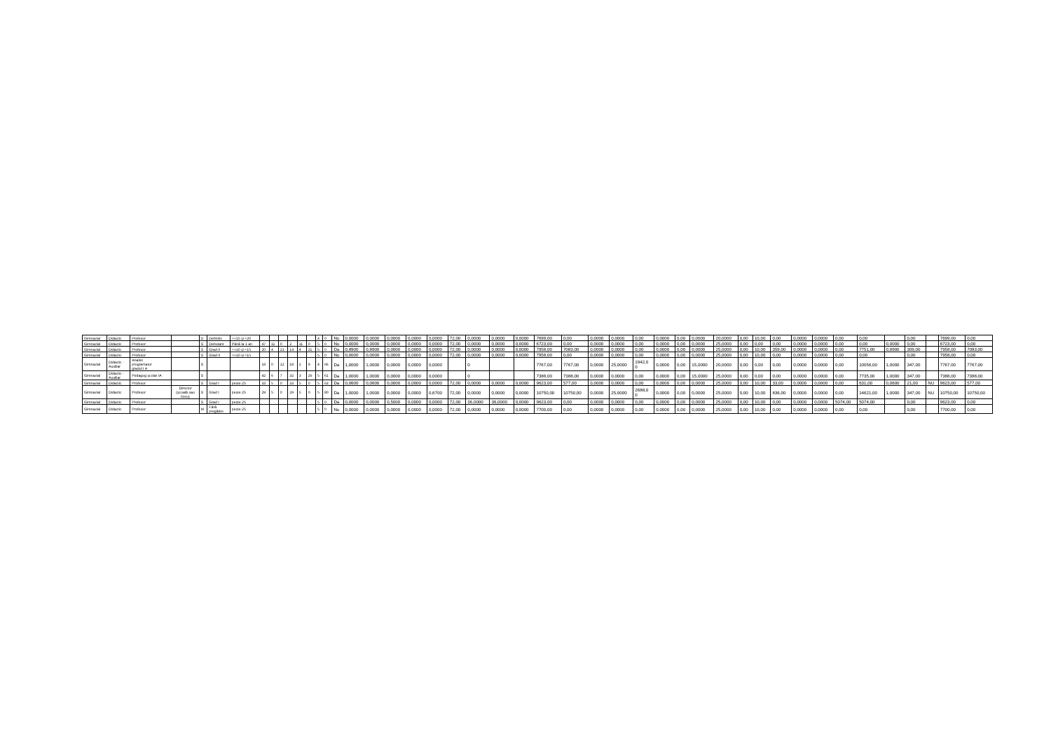| Gimnazial | Didactic | Profesor | | S | Definitiv | >=15 și <20 | | | | | | | 4 | 0 | Nu | 0,0000 | 0,0000 | 0,0000 | 0,0000 | 0,0000 | 72,00 | 0,0000 | 0,0000 | 0,0000 | 7699,00 | 0,00 | 0,0000 | 0,0000 | 0,00 | 0,0000 | 0,00 | 0,0000 | 20,0000 | 0,00 | 10,00 | 0,00 | 0,0000 | 0,0000 | 0,00 | 0,00 | | 0,00 | | 7699,00 | 0,00 |
| Gimnazial | Didactic | Profesor | | S | Debutant | Până la 1 an | 47 | 11 | 0 | 2 | 11 | 0 | 5 | 0 | Nu | 0,0000 | 0,0000 | 0,0000 | 0,0000 | 0,0000 | 72,00 | 0,0000 | 0,0000 | 0,0000 | 6723,00 | 0,00 | 0,0000 | 0,0000 | 0,00 | 0,0000 | 0,00 | 0,0000 | 25,0000 | 0,00 | 0,00 | 0,00 | 0,0000 | 0,0000 | 0,00 | 0,00 | 0,0000 | 0,00 | | 6723,00 | 0,00 |
| Gimnazial | Didactic | Profesor | | S | Grad II | >=10 și <15 | 20 | 4 | 21 | 14 | 4 | 21 | 5 | 0 | Da | 0,8900 | 0,8900 | 0,0000 | 0,0000 | 0,0000 | 72,00 | 0,0000 | 0,0000 | 0,0000 | 7958,00 | 7083,00 | 0,0000 | 0,0000 | 0,00 | 0,0000 | 0,00 | 0,0000 | 25,0000 | 0,00 | 10,00 | 359,00 | 0,0000 | 0,0000 | 0,00 | 7751,00 | 0,8900 | 309,00 | | 7958,00 | 7083,00 |
| Gimnazial | Didactic | Profesor | | S | Grad II | >=10 și <15 | | | | | | | 5 | 0 | Nu | 0,0000 | 0,0000 | 0,0000 | 0,0000 | 0,0000 | 72,00 | 0,0000 | 0,0000 | 0,0000 | 7958,00 | 0,00 | 0,0000 | 0,0000 | 0,00 | 0,0000 | 0,00 | 0,0000 | 25,0000 | 0,00 | 10,00 | 0,00 | 0,0000 | 0,0000 | 0,00 | 0,00 | | 0,00 | | 7958,00 | 0,00 |
| Gimnazial | Didactic - Auxiliar | Analist programator gradul I A | | S | | | 19 | 0 | 12 | 18 | 2 | 9 | 4 | 66 | Da | 1,0000 | 1,0000 | 0,0000 | 0,0000 | 0,0000 | | 0 | | | 7767,00 | 7767,00 | 0,0000 | 25,0000 | 1942,0 0 | 0,0000 | 0,00 | 15,0000 | 20,0000 | 0,00 | 0,00 | 0,00 | 0,0000 | 0,0000 | 0,00 | 10056,00 | 1,0000 | 347,00 | | 7767,00 | 7767,00 |
| Gimnazial | Didactic - Auxiliar | Pedagog școlar IA | | S | | | 42 | 6 | 7 | 32 | 3 | 26 | 5 | 61 | Da | 1,0000 | 1,0000 | 0,0000 | 0,0000 | 0,0000 | | 0 | | | 7388,00 | 7388,00 | 0,0000 | 0,0000 | 0,00 | 0,0000 | 0,00 | 15,0000 | 25,0000 | 0,00 | 0,00 | 0,00 | 0,0000 | 0,0000 | 0,00 | 7735,00 | 1,0000 | 347,00 | | 7388,00 | 7388,00 |
| Gimnazial | Didactic | Profesor | | S | Grad I | peste 25 | 33 | 5 | 0 | 33 | 5 | 0 | 5 | 63 | Da | 0,0600 | 0,0600 | 0,0000 | 0,0000 | 0,0000 | 72,00 | 0,0000 | 0,0000 | 0,0000 | 9623,00 | 577,00 | 0,0000 | 0,0000 | 0,00 | 0,0000 | 0,00 | 0,0000 | 25,0000 | 0,00 | 10,00 | 33,00 | 0,0000 | 0,0000 | 0,00 | 631,00 | 0,0600 | 21,00 | NU | 9623,00 | 577,00 |
| Gimnazial | Didactic | Profesor | Director (școală sau liceu) | S | Grad I | peste 25 | 29 | 5 | 0 | 29 | 5 | 0 | 5 | 80 | Da | 1,0000 | 1,0000 | 0,0000 | 0,0000 | 0,6700 | 72,00 | 0,0000 | 0,0000 | 0,0000 | 10750,00 | 10750,00 | 0,0000 | 25,0000 | 2688,0 0 | 0,0000 | 0,00 | 0,0000 | 25,0000 | 0,00 | 10,00 | 836,00 | 0,0000 | 0,0000 | 0,00 | 14621,00 | 1,0000 | 347,00 | NU | 10750,00 | 10750,00 |
| Gimnazial | Didactic | Profesor | | S | Grad I | peste 25 | | | | | | | 5 | 0 | Da | 0,0000 | 0,0000 | 0,5000 | 0,0000 | 0,0000 | 72,00 | 36,0000 | 36,0000 | 0,0000 | 9623,00 | 0,00 | 0,0000 | 0,0000 | 0,00 | 0,0000 | 0,00 | 0,0000 | 25,0000 | 0,00 | 10,00 | 0,00 | 0,0000 | 0,0000 | 5074,00 | 5074,00 | | 0,00 | | 9623,00 | 0,00 |
| Gimnazial | Didactic | Profesor | | M | Fără pregătire | peste 25 | | | | | | | 5 | 0 | Nu | 0,0000 | 0,0000 | 0,0000 | 0,0000 | 0,0000 | 72,00 | 0,0000 | 0,0000 | 0,0000 | 7700,00 | 0,00 | 0,0000 | 0,0000 | 0,00 | 0,0000 | 0,00 | 0,0000 | 25,0000 | 0,00 | 10,00 | 0,00 | 0,0000 | 0,0000 | 0,00 | 0,00 | | 0,00 | | 7700,00 | 0,00 |